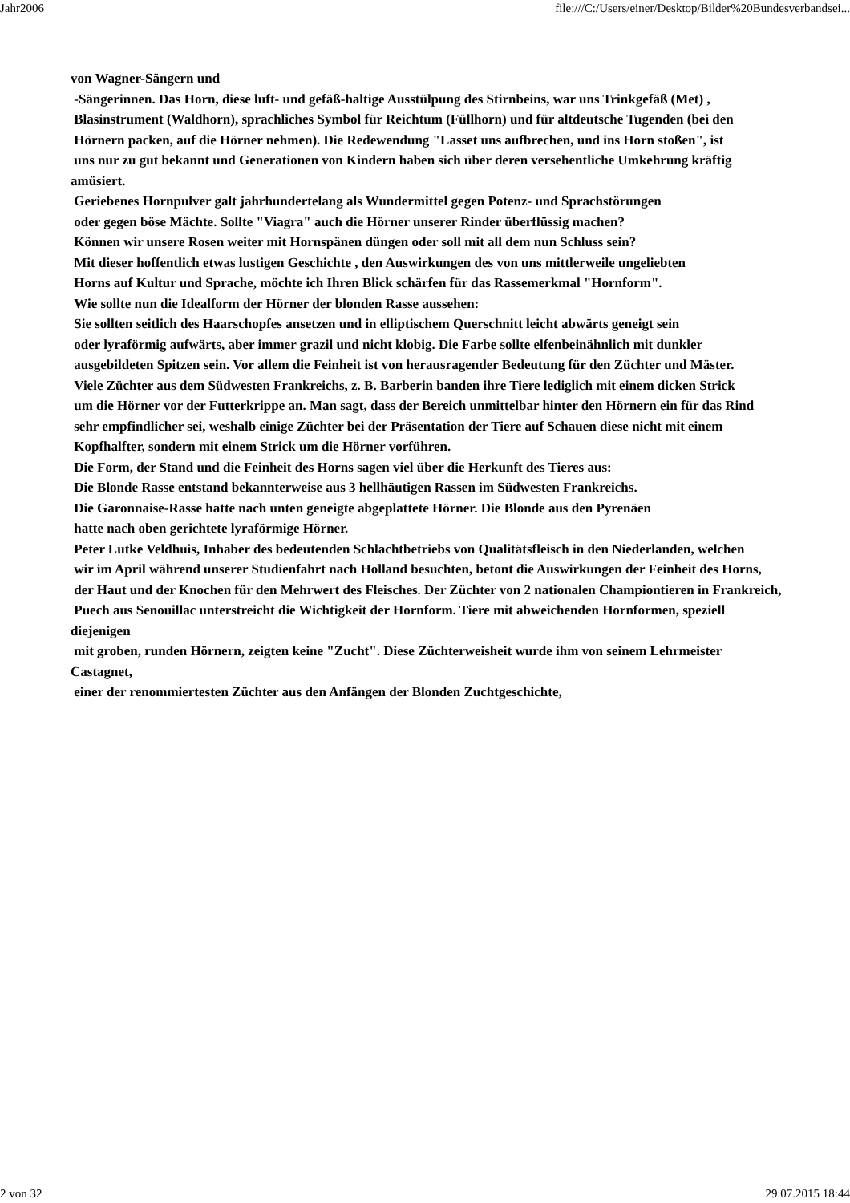Jahr2006 file:///C:/Users/einer/Desktop/Bilder%20Bundesverbandsei...
von Wagner-Sängern und
-Sängerinnen. Das Horn, diese luft- und gefäß-haltige Ausstülpung des Stirnbeins, war uns Trinkgefäß (Met) ,
Blasinstrument (Waldhorn), sprachliches Symbol für Reichtum (Füllhorn) und für altdeutsche Tugenden (bei den
Hörnern packen, auf die Hörner nehmen). Die Redewendung "Lasset uns aufbrechen, und ins Horn stoßen", ist
uns nur zu gut bekannt und Generationen von Kindern haben sich über deren versehentliche Umkehrung kräftig amüsiert.
Geriebenes Hornpulver galt jahrhundertelang als Wundermittel gegen Potenz- und Sprachstörungen
oder gegen böse Mächte. Sollte "Viagra" auch die Hörner unserer Rinder überflüssig machen?
Können wir unsere Rosen weiter mit Hornspänen düngen oder soll mit all dem nun Schluss sein?
Mit dieser hoffentlich etwas lustigen Geschichte , den Auswirkungen des von uns mittlerweile ungeliebten
Horns auf Kultur und Sprache, möchte ich Ihren Blick schärfen für das Rassemerkmal "Hornform".
Wie sollte nun die Idealform der Hörner der blonden Rasse aussehen:
Sie sollten seitlich des Haarschopfes ansetzen und in elliptischem Querschnitt leicht abwärts geneigt sein
oder lyraförmig aufwärts, aber immer grazil und nicht klobig. Die Farbe sollte elfenbeinähnlich mit dunkler
ausgebildeten Spitzen sein. Vor allem die Feinheit ist von herausragender Bedeutung für den Züchter und Mäster.
Viele Züchter aus dem Südwesten Frankreichs, z. B. Barberin banden ihre Tiere lediglich mit einem dicken Strick
um die Hörner vor der Futterkrippe an. Man sagt, dass der Bereich unmittelbar hinter den Hörnern ein für das Rind
sehr empfindlicher sei, weshalb einige Züchter bei der Präsentation der Tiere auf Schauen diese nicht mit einem
Kopfhalfter, sondern mit einem Strick um die Hörner vorführen.
Die Form, der Stand und die Feinheit des Horns sagen viel über die Herkunft des Tieres aus:
Die Blonde Rasse entstand bekannterweise aus 3 hellhäutigen Rassen im Südwesten Frankreichs.
Die Garonnaise-Rasse hatte nach unten geneigte abgeplattete Hörner. Die Blonde aus den Pyrenäen
hatte nach oben gerichtete lyraförmige Hörner.
Peter Lutke Veldhuis, Inhaber des bedeutenden Schlachtbetriebs von Qualitätsfleisch in den Niederlanden, welchen
wir im April während unserer Studienfahrt nach Holland besuchten, betont die Auswirkungen der Feinheit des Horns,
der Haut und der Knochen für den Mehrwert des Fleisches. Der Züchter von 2 nationalen Championtieren in Frankreich,
Puech aus Senouillac unterstreicht die Wichtigkeit der Hornform. Tiere mit abweichenden Hornformen, speziell diejenigen
mit groben, runden Hörnern, zeigten keine "Zucht". Diese Züchterweisheit wurde ihm von seinem Lehrmeister Castagnet,
einer der renommiertesten Züchter aus den Anfängen der Blonden Zuchtgeschichte,
2 von 32 29.07.2015 18:44